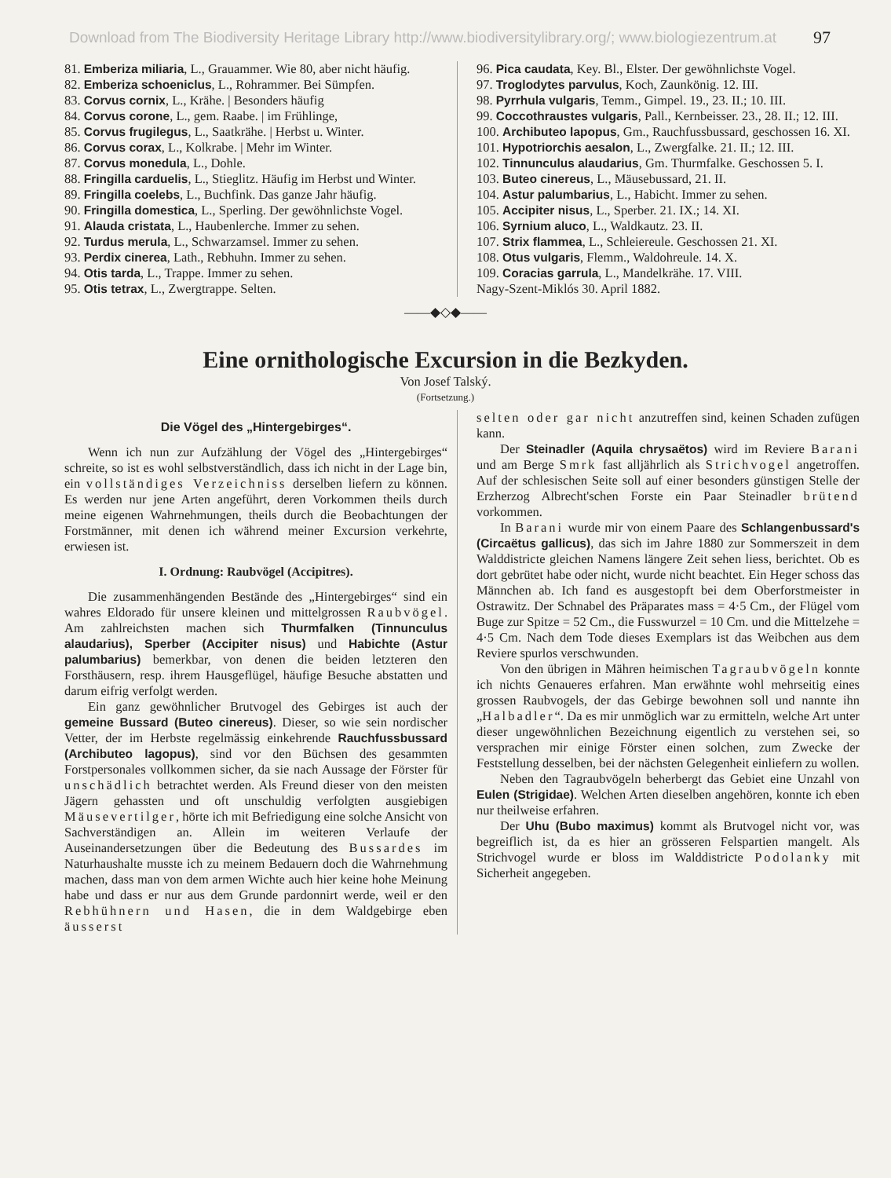Download from The Biodiversity Heritage Library http://www.biodiversitylibrary.org/; www.biologiezentrum.at 97
81. Emberiza miliaria, L., Grauammer. Wie 80, aber nicht häufig.
82. Emberiza schoeniclus, L., Rohrammer. Bei Sümpfen.
83. Corvus cornix, L., Krähe. | Besonders häufig
84. Corvus corone, L., gem. Raabe. | im Frühlinge,
85. Corvus frugilegus, L., Saatkrähe. | Herbst u. Winter.
86. Corvus corax, L., Kolkrabe. | Mehr im Winter.
87. Corvus monedula, L., Dohle.
88. Fringilla carduelis, L., Stieglitz. Häufig im Herbst und Winter.
89. Fringilla coelebs, L., Buchfink. Das ganze Jahr häufig.
90. Fringilla domestica, L., Sperling. Der gewöhnlichste Vogel.
91. Alauda cristata, L., Haubenlerche. Immer zu sehen.
92. Turdus merula, L., Schwarzamsel. Immer zu sehen.
93. Perdix cinerea, Lath., Rebhuhn. Immer zu sehen.
94. Otis tarda, L., Trappe. Immer zu sehen.
95. Otis tetrax, L., Zwergtrappe. Selten.
96. Pica caudata, Key. Bl., Elster. Der gewöhnlichste Vogel.
97. Troglodytes parvulus, Koch, Zaunkönig. 12. III.
98. Pyrrhula vulgaris, Temm., Gimpel. 19., 23. II.; 10. III.
99. Coccothraustes vulgaris, Pall., Kernbeisser. 23., 28. II.; 12. III.
100. Archibuteo lapopus, Gm., Rauchfussbussard, geschossen 16. XI.
101. Hypotriorchis aesalon, L., Zwergfalke. 21. II.; 12. III.
102. Tinnunculus alaudarius, Gm. Thurmfalke. Geschossen 5. I.
103. Buteo cinereus, L., Mäusebussard, 21. II.
104. Astur palumbarius, L., Habicht. Immer zu sehen.
105. Accipiter nisus, L., Sperber. 21. IX.; 14. XI.
106. Syrnium aluco, L., Waldkautz. 23. II.
107. Strix flammea, L., Schleiereule. Geschossen 21. XI.
108. Otus vulgaris, Flemm., Waldohreule. 14. X.
109. Coracias garrula, L., Mandelkrähe. 17. VIII.
Nagy-Szent-Miklós 30. April 1882.
——◆◇◆——
Eine ornithologische Excursion in die Bezkyden.
Von Josef Talský.
(Fortsetzung.)
Die Vögel des „Hintergebirges“.
Wenn ich nun zur Aufzählung der Vögel des „Hintergebirges“ schreite, so ist es wohl selbstverständlich, dass ich nicht in der Lage bin, ein vollständiges Verzeichniss derselben liefern zu können. Es werden nur jene Arten angeführt, deren Vorkommen theils durch meine eigenen Wahrnehmungen, theils durch die Beobachtungen der Forstmänner, mit denen ich während meiner Excursion verkehrte, erwiesen ist.
I. Ordnung: Raubvögel (Accipitres).
Die zusammenhängenden Bestände des „Hintergebirges“ sind ein wahres Eldorado für unsere kleinen und mittelgrossen Raubvögel. Am zahlreichsten machen sich Thurmfalken (Tinnunculus alaudarius), Sperber (Accipiter nisus) und Habichte (Astur palumbarius) bemerkbar, von denen die beiden letzteren den Forsthäusern, resp. ihrem Hausgeflügel, häufige Besuche abstatten und darum eifrig verfolgt werden.
Ein ganz gewöhnlicher Brutvogel des Gebirges ist auch der gemeine Bussard (Buteo cinereus). Dieser, so wie sein nordischer Vetter, der im Herbste regelmässig einkehrende Rauchfussbussard (Archibuteo lagopus), sind vor den Büchsen des gesammten Forstpersonales vollkommen sicher, da sie nach Aussage der Förster für unschädlich betrachtet werden. Als Freund dieser von den meisten Jägern gehassten und oft unschuldig verfolgten ausgiebigen Mäusevertilger, hörte ich mit Befriedigung eine solche Ansicht von Sachverständigen an. Allein im weiteren Verlaufe der Auseinandersetzungen über die Bedeutung des Bussardes im Naturhaushalte musste ich zu meinem Bedauern doch die Wahrnehmung machen, dass man von dem armen Wichte auch hier keine hohe Meinung habe und dass er nur aus dem Grunde pardonnirt werde, weil er den Rebhühnern und Hasen, die in dem Waldgebirge eben äusserst
selten oder gar nicht anzutreffen sind, keinen Schaden zufügen kann.
Der Steinadler (Aquila chrysaëtos) wird im Reviere Barani und am Berge Smrk fast alljährlich als Strichvogel angetroffen. Auf der schlesischen Seite soll auf einer besonders günstigen Stelle der Erzherzog Albrecht'schen Forste ein Paar Steinadler brütend vorkommen.
In Barani wurde mir von einem Paare des Schlangenbussard's (Circaëtus gallicus), das sich im Jahre 1880 zur Sommerszeit in dem Walddistricte gleichen Namens längere Zeit sehen liess, berichtet. Ob es dort gebrütet habe oder nicht, wurde nicht beachtet. Ein Heger schoss das Männchen ab. Ich fand es ausgestopft bei dem Oberforstmeister in Ostrawitz. Der Schnabel des Präparates mass = 4·5 Cm., der Flügel vom Buge zur Spitze = 52 Cm., die Fusswurzel = 10 Cm. und die Mittelzehe = 4·5 Cm. Nach dem Tode dieses Exemplars ist das Weibchen aus dem Reviere spurlos verschwunden.
Von den übrigen in Mähren heimischen Tagraubvögeln konnte ich nichts Genaueres erfahren. Man erwähnte wohl mehrseitig eines grossen Raubvogels, der das Gebirge bewohnen soll und nannte ihn „Halbadler“. Da es mir unmöglich war zu ermitteln, welche Art unter dieser ungewöhnlichen Bezeichnung eigentlich zu verstehen sei, so versprachen mir einige Förster einen solchen, zum Zwecke der Feststellung desselben, bei der nächsten Gelegenheit einliefern zu wollen.
Neben den Tagraubvögeln beherbergt das Gebiet eine Unzahl von Eulen (Strigidae). Welchen Arten dieselben angehören, konnte ich eben nur theilweise erfahren.
Der Uhu (Bubo maximus) kommt als Brutvogel nicht vor, was begreiflich ist, da es hier an grösseren Felspartien mangelt. Als Strichvogel wurde er bloss im Walddistricte Podolanky mit Sicherheit angegeben.